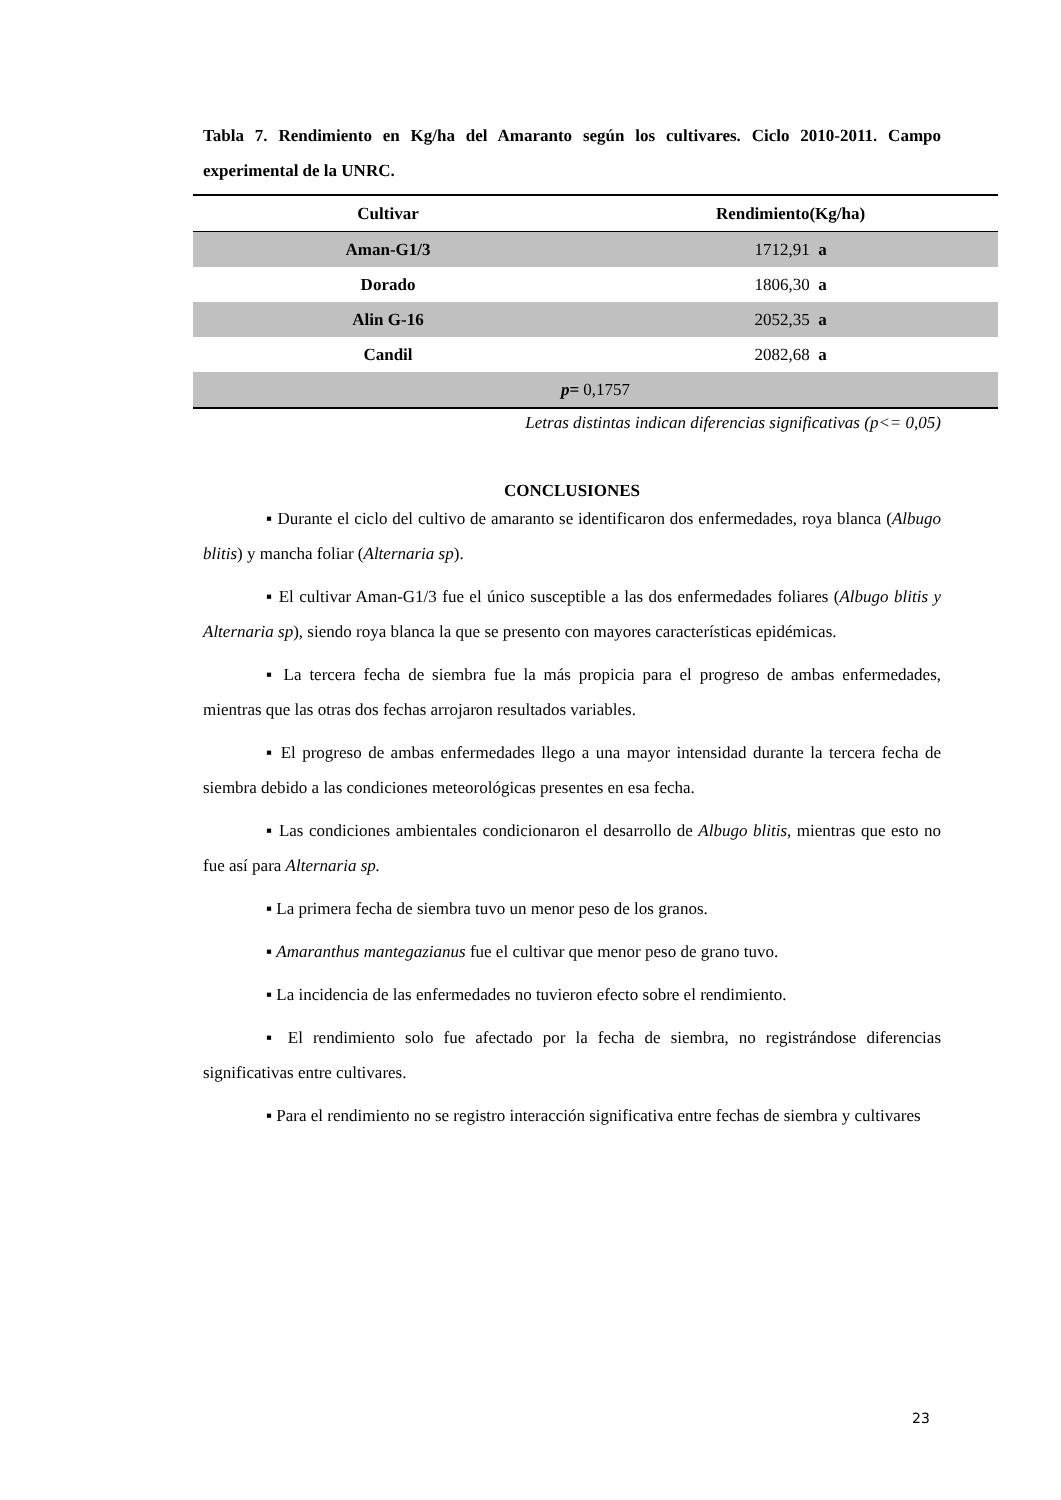Tabla 7. Rendimiento en Kg/ha del Amaranto según los cultivares. Ciclo 2010-2011. Campo experimental de la UNRC.
| Cultivar | Rendimiento(Kg/ha) |
| --- | --- |
| Aman-G1/3 | 1712,91 a |
| Dorado | 1806,30 a |
| Alin G-16 | 2052,35 a |
| Candil | 2082,68 a |
| p = 0,1757 | |
Letras distintas indican diferencias significativas (p<= 0,05)
CONCLUSIONES
▪ Durante el ciclo del cultivo de amaranto se identificaron dos enfermedades, roya blanca (Albugo blitis) y mancha foliar (Alternaria sp).
▪ El cultivar Aman-G1/3 fue el único susceptible a las dos enfermedades foliares (Albugo blitis y Alternaria sp), siendo roya blanca la que se presento con mayores características epidémicas.
▪ La tercera fecha de siembra fue la más propicia para el progreso de ambas enfermedades, mientras que las otras dos fechas arrojaron resultados variables.
▪ El progreso de ambas enfermedades llego a una mayor intensidad durante la tercera fecha de siembra debido a las condiciones meteorológicas presentes en esa fecha.
▪ Las condiciones ambientales condicionaron el desarrollo de Albugo blitis, mientras que esto no fue así para Alternaria sp.
▪ La primera fecha de siembra tuvo un menor peso de los granos.
▪ Amaranthus mantegazianus fue el cultivar que menor peso de grano tuvo.
▪ La incidencia de las enfermedades no tuvieron efecto sobre el rendimiento.
▪ El rendimiento solo fue afectado por la fecha de siembra, no registrándose diferencias significativas entre cultivares.
▪ Para el rendimiento no se registro interacción significativa entre fechas de siembra y cultivares
23